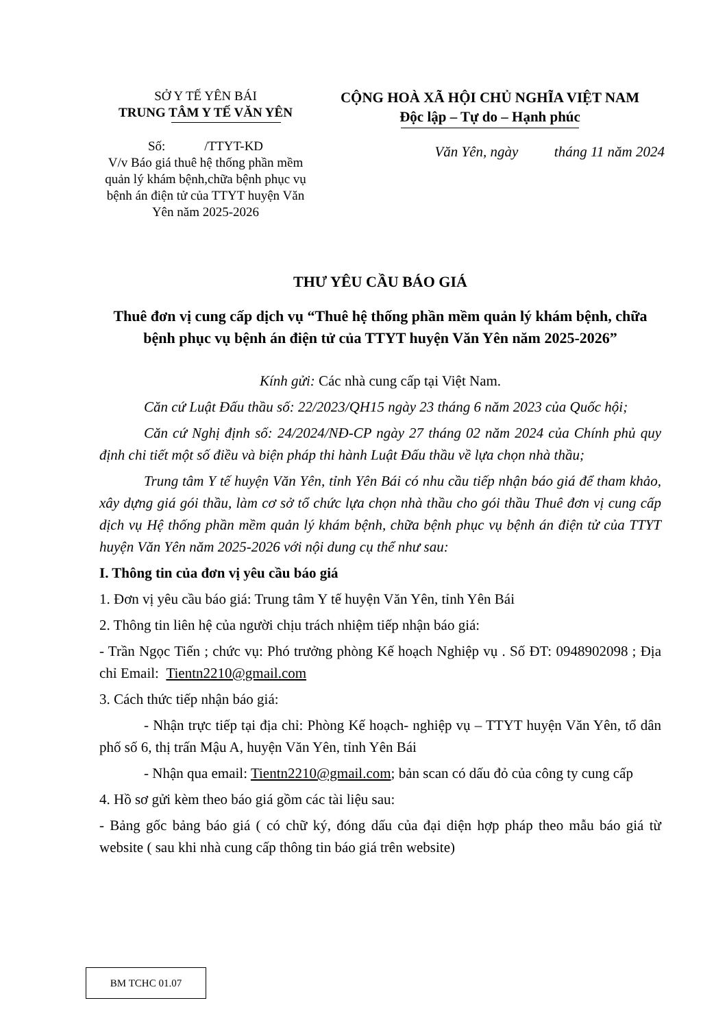SỞ Y TẾ YÊN BÁI
TRUNG TÂM Y TẾ VĂN YÊN
Số: /TTYT-KD
V/v Báo giá thuê hệ thống phần mềm quản lý khám bệnh,chữa bệnh phục vụ bệnh án điện tử của TTYT huyện Văn Yên năm 2025-2026
CỘNG HOÀ XÃ HỘI CHỦ NGHĨA VIỆT NAM
Độc lập – Tự do – Hạnh phúc
Văn Yên, ngày tháng 11 năm 2024
THƯ YÊU CẦU BÁO GIÁ
Thuê đơn vị cung cấp dịch vụ “Thuê hệ thống phần mềm quản lý khám bệnh, chữa bệnh phục vụ bệnh án điện tử của TTYT huyện Văn Yên năm 2025-2026”
Kính gửi: Các nhà cung cấp tại Việt Nam.
Căn cứ Luật Đấu thầu số: 22/2023/QH15 ngày 23 tháng 6 năm 2023 của Quốc hội;
Căn cứ Nghị định số: 24/2024/NĐ-CP ngày 27 tháng 02 năm 2024 của Chính phủ quy định chi tiết một số điều và biện pháp thi hành Luật Đấu thầu về lựa chọn nhà thầu;
Trung tâm Y tế huyện Văn Yên, tỉnh Yên Bái có nhu cầu tiếp nhận báo giá để tham khảo, xây dựng giá gói thầu, làm cơ sở tổ chức lựa chọn nhà thầu cho gói thầu Thuê đơn vị cung cấp dịch vụ Hệ thống phần mềm quản lý khám bệnh, chữa bệnh phục vụ bệnh án điện tử của TTYT huyện Văn Yên năm 2025-2026 với nội dung cụ thể như sau:
I. Thông tin của đơn vị yêu cầu báo giá
1. Đơn vị yêu cầu báo giá: Trung tâm Y tế huyện Văn Yên, tỉnh Yên Bái
2. Thông tin liên hệ của người chịu trách nhiệm tiếp nhận báo giá:
- Trần Ngọc Tiến ; chức vụ: Phó trưởng phòng Kế hoạch Nghiệp vụ . Số ĐT: 0948902098 ; Địa chỉ Email: Tientn2210@gmail.com
3. Cách thức tiếp nhận báo giá:
- Nhận trực tiếp tại địa chỉ: Phòng Kế hoạch- nghiệp vụ – TTYT huyện Văn Yên, tổ dân phố số 6, thị trấn Mậu A, huyện Văn Yên, tỉnh Yên Bái
- Nhận qua email: Tientn2210@gmail.com; bản scan có dấu đỏ của công ty cung cấp
4. Hồ sơ gửi kèm theo báo giá gồm các tài liệu sau:
- Bảng gốc bảng báo giá ( có chữ ký, đóng dấu của đại diện hợp pháp theo mẫu báo giá từ website ( sau khi nhà cung cấp thông tin báo giá trên website)
BM TCHC 01.07